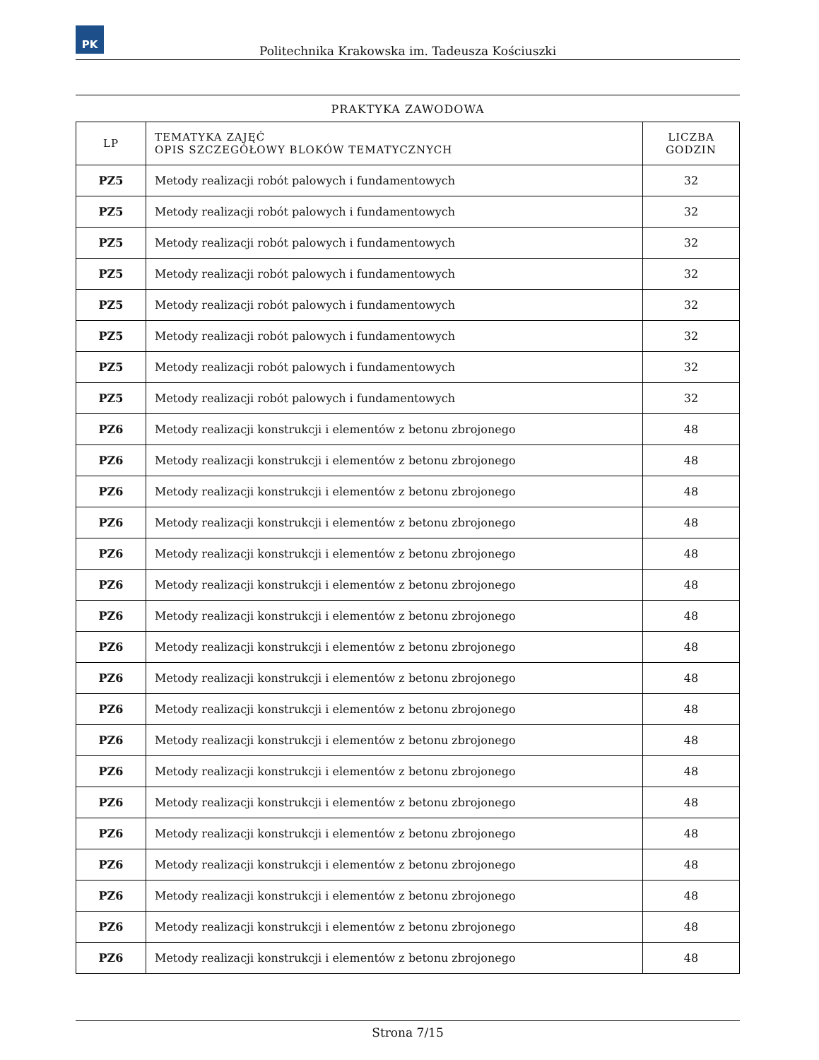PK
Politechnika Krakowska im. Tadeusza Kościuszki
PRAKTYKA ZAWODOWA
| LP | TEMATYKA ZAJĘĆ OPIS SZCZEGÓŁOWY BLOKÓW TEMATYCZNYCH | LICZBA GODZIN |
| --- | --- | --- |
| PZ5 | Metody realizacji robót palowych i fundamentowych | 32 |
| PZ5 | Metody realizacji robót palowych i fundamentowych | 32 |
| PZ5 | Metody realizacji robót palowych i fundamentowych | 32 |
| PZ5 | Metody realizacji robót palowych i fundamentowych | 32 |
| PZ5 | Metody realizacji robót palowych i fundamentowych | 32 |
| PZ5 | Metody realizacji robót palowych i fundamentowych | 32 |
| PZ5 | Metody realizacji robót palowych i fundamentowych | 32 |
| PZ5 | Metody realizacji robót palowych i fundamentowych | 32 |
| PZ6 | Metody realizacji konstrukcji i elementów z betonu zbrojonego | 48 |
| PZ6 | Metody realizacji konstrukcji i elementów z betonu zbrojonego | 48 |
| PZ6 | Metody realizacji konstrukcji i elementów z betonu zbrojonego | 48 |
| PZ6 | Metody realizacji konstrukcji i elementów z betonu zbrojonego | 48 |
| PZ6 | Metody realizacji konstrukcji i elementów z betonu zbrojonego | 48 |
| PZ6 | Metody realizacji konstrukcji i elementów z betonu zbrojonego | 48 |
| PZ6 | Metody realizacji konstrukcji i elementów z betonu zbrojonego | 48 |
| PZ6 | Metody realizacji konstrukcji i elementów z betonu zbrojonego | 48 |
| PZ6 | Metody realizacji konstrukcji i elementów z betonu zbrojonego | 48 |
| PZ6 | Metody realizacji konstrukcji i elementów z betonu zbrojonego | 48 |
| PZ6 | Metody realizacji konstrukcji i elementów z betonu zbrojonego | 48 |
| PZ6 | Metody realizacji konstrukcji i elementów z betonu zbrojonego | 48 |
| PZ6 | Metody realizacji konstrukcji i elementów z betonu zbrojonego | 48 |
| PZ6 | Metody realizacji konstrukcji i elementów z betonu zbrojonego | 48 |
| PZ6 | Metody realizacji konstrukcji i elementów z betonu zbrojonego | 48 |
| PZ6 | Metody realizacji konstrukcji i elementów z betonu zbrojonego | 48 |
| PZ6 | Metody realizacji konstrukcji i elementów z betonu zbrojonego | 48 |
| PZ6 | Metody realizacji konstrukcji i elementów z betonu zbrojonego | 48 |
Strona 7/15